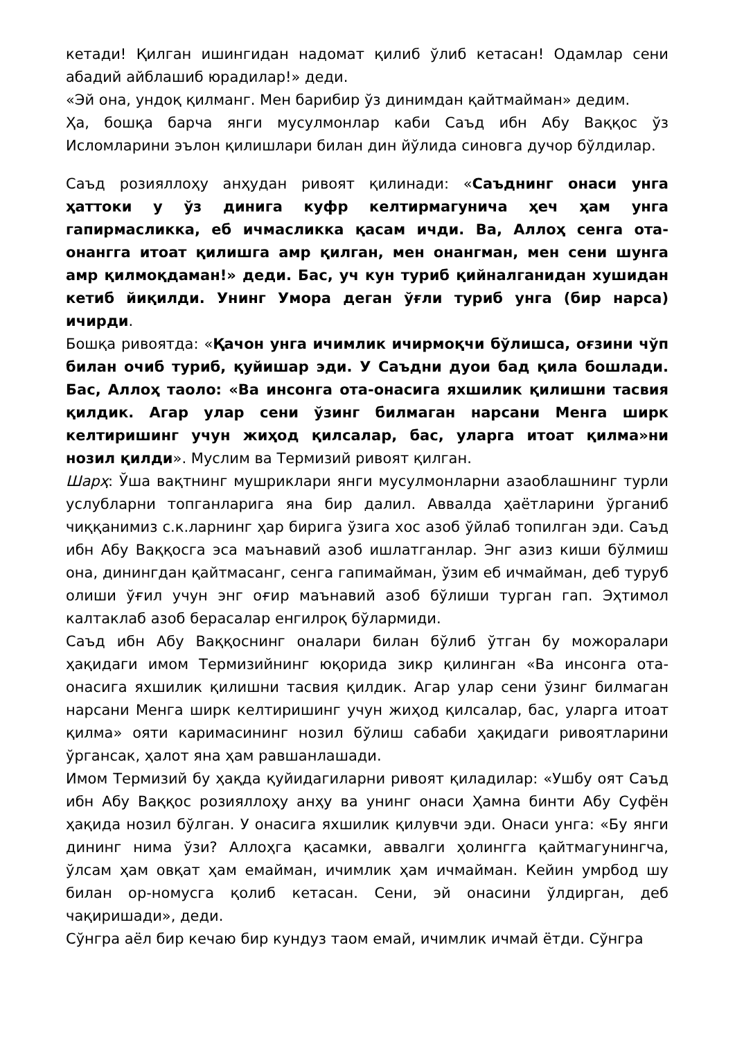кетади! Қилган ишингидан надомат қилиб ўлиб кетасан! Одамлар сени абадий айблашиб юрадилар!» деди.
«Эй она, ундоқ қилманг. Мен барибир ўз динимдан қайтмайман» дедим.
Ҳа, бошқа барча янги мусулмонлар каби Саъд ибн Абу Ваққос ўз Исломларини эълон қилишлари билан дин йўлида синовга дучор бўлдилар.
Саъд розияллоҳу анҳудан ривоят қилинади: «Саъднинг онаси унга ҳаттоки у ўз динига куфр келтирмагунича ҳеч ҳам унга гапирмасликка, еб ичмасликка қасам ичди. Ва, Аллоҳ сенга ота-онангга итоат қилишга амр қилган, мен онангман, мен сени шунга амр қилмоқдаман!» деди. Бас, уч кун туриб қийналганидан хушидан кетиб йиқилди. Унинг Умора деган ўғли туриб унга (бир нарса) ичирди.
Бошқа ривоятда: «Қачон унга ичимлик ичирмоқчи бўлишса, оғзини чўп билан очиб туриб, қуйишар эди. У Саъдни дуои бад қила бошлади. Бас, Аллоҳ таоло: «Ва инсонга ота-онасига яхшилик қилишни тасвия қилдик. Агар улар сени ўзинг билмаган нарсани Менга ширк келтиришинг учун жиҳод қилсалар, бас, уларга итоат қилма»ни нозил қилди». Муслим ва Термизий ривоят қилган.
Шарҳ: Ўша вақтнинг мушриклари янги мусулмонларни азаоблашнинг турли услубларни топганларига яна бир далил. Аввалда ҳаётларини ўрганиб чиққанимиз с.к.ларнинг ҳар бирига ўзига хос азоб ўйлаб топилган эди. Саъд ибн Абу Ваққосга эса маънавий азоб ишлатганлар. Энг азиз киши бўлмиш она, динингдан қайтмасанг, сенга гапимайман, ўзим еб ичмайман, деб туруб олиши ўғил учун энг оғир маънавий азоб бўлиши турган гап. Эҳтимол калтаклаб азоб берасалар енгилроқ бўлармиди.
Саъд ибн Абу Ваққоснинг оналари билан бўлиб ўтган бу можоралари ҳақидаги имом Термизийнинг юқорида зикр қилинган «Ва инсонга ота-онасига яхшилик қилишни тасвия қилдик. Агар улар сени ўзинг билмаган нарсани Менга ширк келтиришинг учун жиҳод қилсалар, бас, уларга итоат қилма» ояти каримасининг нозил бўлиш сабаби ҳақидаги ривоятларини ўргансак, ҳалот яна ҳам равшанлашади.
Имом Термизий бу ҳақда қуйидагиларни ривоят қиладилар: «Ушбу оят Саъд ибн Абу Ваққос розияллоҳу анҳу ва унинг онаси Ҳамна бинти Абу Суфён ҳақида нозил бўлган. У онасига яхшилик қилувчи эди. Онаси унга: «Бу янги дининг нима ўзи? Аллоҳга қасамки, аввалги ҳолингга қайтмагунингча, ўлсам ҳам овқат ҳам емайман, ичимлик ҳам ичмайман. Кейин умрбод шу билан ор-номусга қолиб кетасан. Сени, эй онасини ўлдирган, деб чақиришади», деди.
Сўнгра аёл бир кечаю бир кундуз таом емай, ичимлик ичмай ётди. Сўнгра